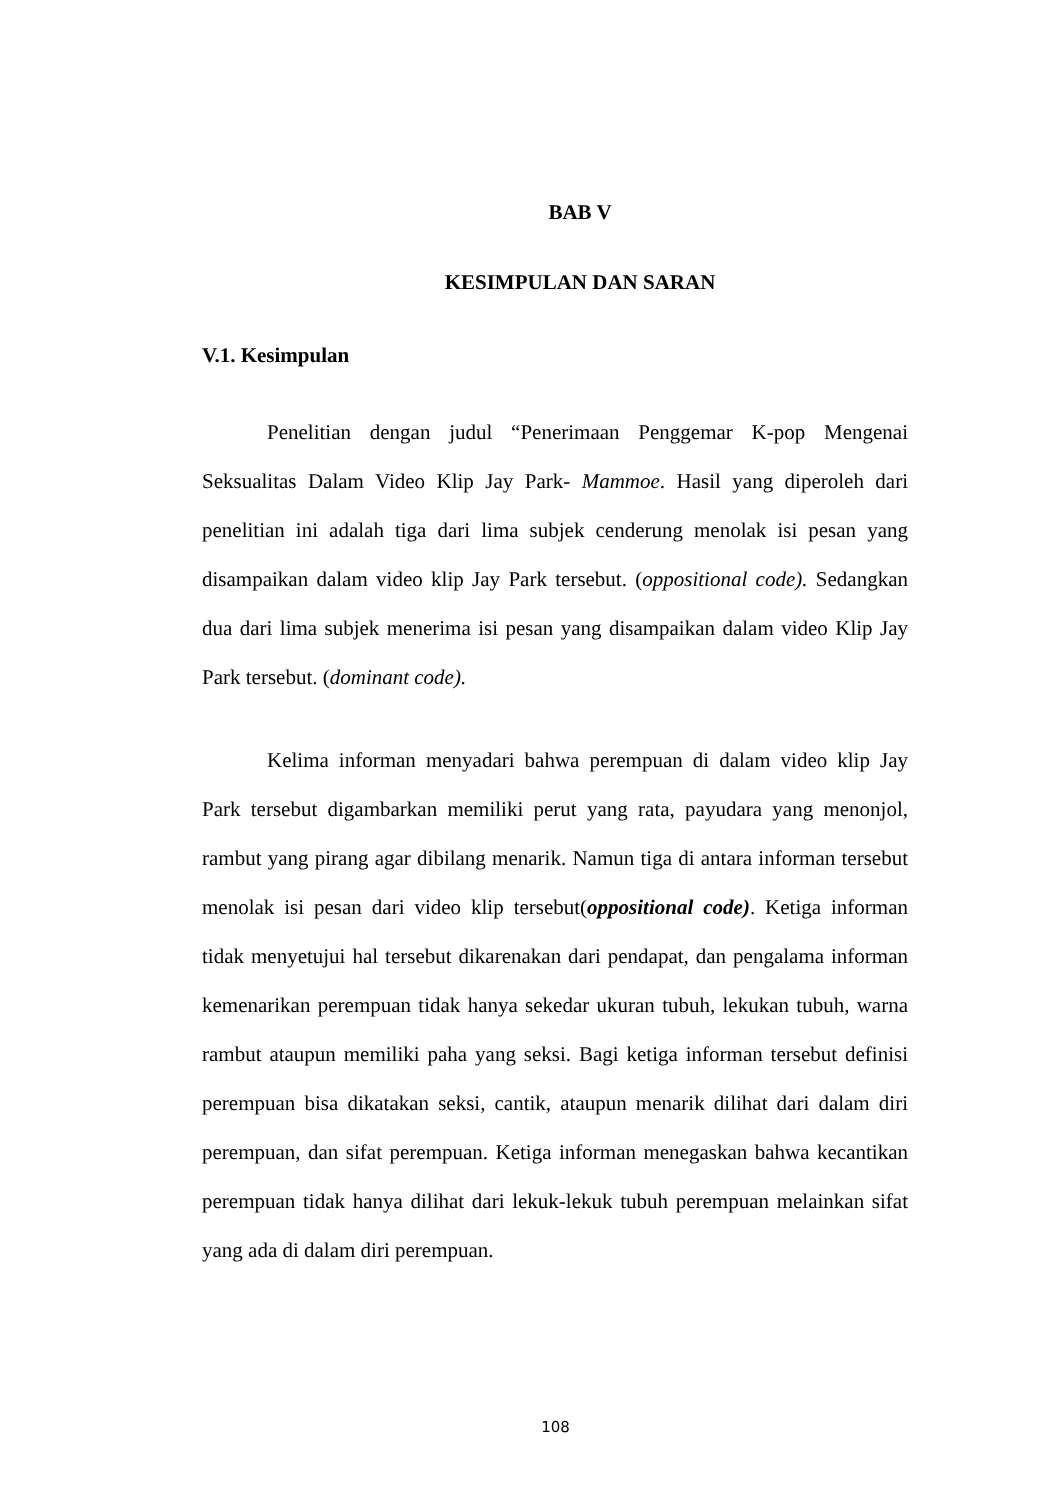BAB V
KESIMPULAN DAN SARAN
V.1. Kesimpulan
Penelitian dengan judul “Penerimaan Penggemar K-pop Mengenai Seksualitas Dalam Video Klip Jay Park- Mammoe. Hasil yang diperoleh dari penelitian ini adalah tiga dari lima subjek cenderung menolak isi pesan yang disampaikan dalam video klip Jay Park tersebut. (oppositional code). Sedangkan dua dari lima subjek menerima isi pesan yang disampaikan dalam video Klip Jay Park tersebut. (dominant code).
Kelima informan menyadari bahwa perempuan di dalam video klip Jay Park tersebut digambarkan memiliki perut yang rata, payudara yang menonjol, rambut yang pirang agar dibilang menarik. Namun tiga di antara informan tersebut menolak isi pesan dari video klip tersebut(oppositional code). Ketiga informan tidak menyetujui hal tersebut dikarenakan dari pendapat, dan pengalama informan kemenarikan perempuan tidak hanya sekedar ukuran tubuh, lekukan tubuh, warna rambut ataupun memiliki paha yang seksi. Bagi ketiga informan tersebut definisi perempuan bisa dikatakan seksi, cantik, ataupun menarik dilihat dari dalam diri perempuan, dan sifat perempuan. Ketiga informan menegaskan bahwa kecantikan perempuan tidak hanya dilihat dari lekuk-lekuk tubuh perempuan melainkan sifat yang ada di dalam diri perempuan.
108